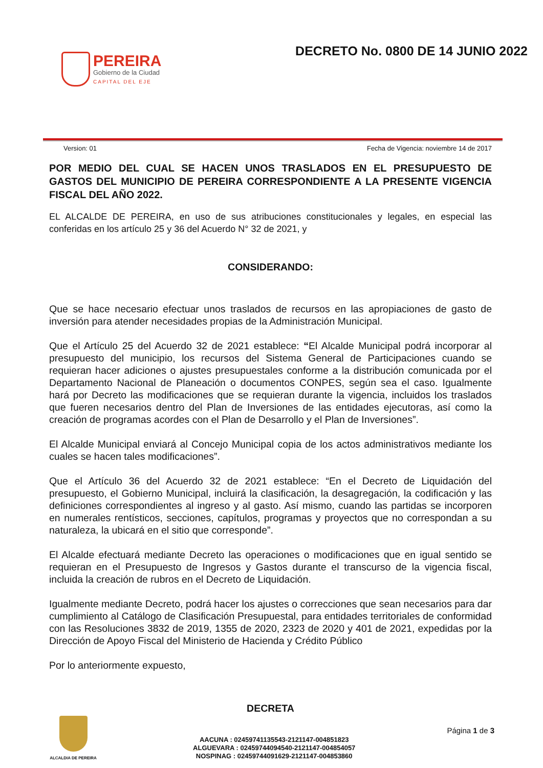PEREIRA
Gobierno de la Ciudad
CAPITAL DEL EJE
DECRETO No. 0800 DE 14 JUNIO 2022
Version: 01 Fecha de Vigencia: noviembre 14 de 2017
POR MEDIO DEL CUAL SE HACEN UNOS TRASLADOS EN EL PRESUPUESTO DE GASTOS DEL MUNICIPIO DE PEREIRA CORRESPONDIENTE A LA PRESENTE VIGENCIA FISCAL DEL AÑO 2022.
EL ALCALDE DE PEREIRA, en uso de sus atribuciones constitucionales y legales, en especial las conferidas en los artículo 25 y 36 del Acuerdo N° 32 de 2021, y
CONSIDERANDO:
Que se hace necesario efectuar unos traslados de recursos en las apropiaciones de gasto de inversión para atender necesidades propias de la Administración Municipal.
Que el Artículo 25 del Acuerdo 32 de 2021 establece: “El Alcalde Municipal podrá incorporar al presupuesto del municipio, los recursos del Sistema General de Participaciones cuando se requieran hacer adiciones o ajustes presupuestales conforme a la distribución comunicada por el Departamento Nacional de Planeación o documentos CONPES, según sea el caso. Igualmente hará por Decreto las modificaciones que se requieran durante la vigencia, incluidos los traslados que fueren necesarios dentro del Plan de Inversiones de las entidades ejecutoras, así como la creación de programas acordes con el Plan de Desarrollo y el Plan de Inversiones”.
El Alcalde Municipal enviará al Concejo Municipal copia de los actos administrativos mediante los cuales se hacen tales modificaciones”.
Que el Artículo 36 del Acuerdo 32 de 2021 establece: “En el Decreto de Liquidación del presupuesto, el Gobierno Municipal, incluirá la clasificación, la desagregación, la codificación y las definiciones correspondientes al ingreso y al gasto. Así mismo, cuando las partidas se incorporen en numerales rentísticos, secciones, capítulos, programas y proyectos que no correspondan a su naturaleza, la ubicará en el sitio que corresponde”.
El Alcalde efectuará mediante Decreto las operaciones o modificaciones que en igual sentido se requieran en el Presupuesto de Ingresos y Gastos durante el transcurso de la vigencia fiscal, incluida la creación de rubros en el Decreto de Liquidación.
Igualmente mediante Decreto, podrá hacer los ajustes o correcciones que sean necesarios para dar cumplimiento al Catálogo de Clasificación Presupuestal, para entidades territoriales de conformidad con las Resoluciones 3832 de 2019, 1355 de 2020, 2323 de 2020 y 401 de 2021, expedidas por la Dirección de Apoyo Fiscal del Ministerio de Hacienda y Crédito Público
Por lo anteriormente expuesto,
DECRETA
ALCALDIA DE PEREIRA
AACUNA : 02459741135543-2121147-004851823
ALGUEVARA : 02459744094540-2121147-004854057
NOSPINAG : 02459744091629-2121147-004853860
Página 1 de 3